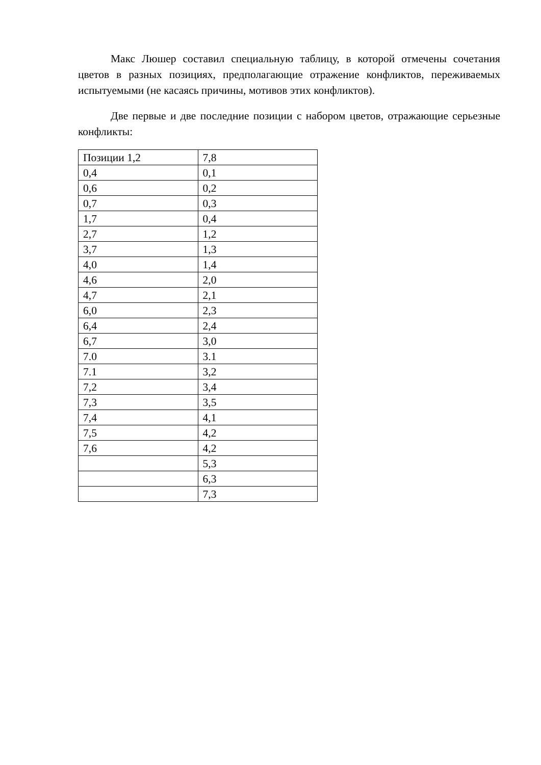Макс Люшер составил специальную таблицу, в которой отмечены сочетания цветов в разных позициях, предполагающие отражение конфликтов, переживаемых испытуемыми (не касаясь причины, мотивов этих конфликтов).
Две первые и две последние позиции с набором цветов, отражающие серьезные конфликты:
| Позиции 1,2 | 7,8 |
| 0,4 | 0,1 |
| 0,6 | 0,2 |
| 0,7 | 0,3 |
| 1,7 | 0,4 |
| 2,7 | 1,2 |
| 3,7 | 1,3 |
| 4,0 | 1,4 |
| 4,6 | 2,0 |
| 4,7 | 2,1 |
| 6,0 | 2,3 |
| 6,4 | 2,4 |
| 6,7 | 3,0 |
| 7.0 | 3.1 |
| 7.1 | 3,2 |
| 7,2 | 3,4 |
| 7,3 | 3,5 |
| 7,4 | 4,1 |
| 7,5 | 4,2 |
| 7,6 | 4,2 |
| | 5,3 |
| | 6,3 |
| | 7,3 |